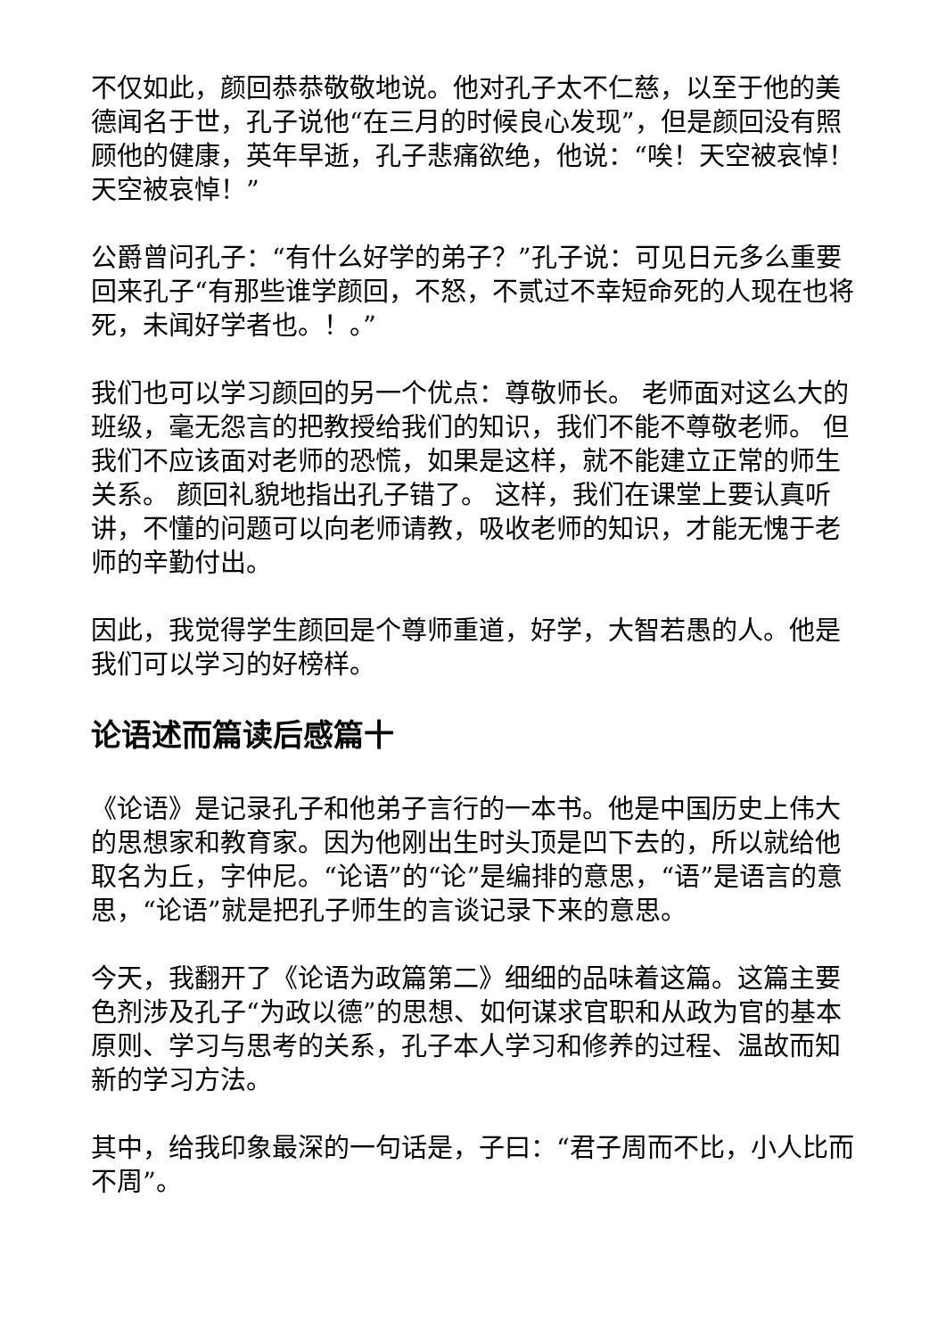不仅如此，颜回恭恭敬敬地说。他对孔子太不仁慈，以至于他的美德闻名于世，孔子说他“在三月的时候良心发现”，但是颜回没有照顾他的健康，英年早逝，孔子悲痛欲绝，他说：“唉！天空被哀悼！天空被哀悼！”
公爵曾问孔子：“有什么好学的弟子？”孔子说：可见日元多么重要回来孔子“有那些谁学颜回，不怒，不贰过不幸短命死的人现在也将死，未闻好学者也。！。”
我们也可以学习颜回的另一个优点：尊敬师长。 老师面对这么大的班级，毫无怨言的把教授给我们的知识，我们不能不尊敬老师。 但我们不应该面对老师的恐慌，如果是这样，就不能建立正常的师生关系。 颜回礼貌地指出孔子错了。 这样，我们在课堂上要认真听讲，不懂的问题可以向老师请教，吸收老师的知识，才能无愧于老师的辛勤付出。
因此，我觉得学生颜回是个尊师重道，好学，大智若愚的人。他是我们可以学习的好榜样。
论语述而篇读后感篇十
《论语》是记录孔子和他弟子言行的一本书。他是中国历史上伟大的思想家和教育家。因为他刚出生时头顶是凹下去的，所以就给他取名为丘，字仲尼。“论语”的“论”是编排的意思，“语”是语言的意思，“论语”就是把孔子师生的言谈记录下来的意思。
今天，我翻开了《论语为政篇第二》细细的品味着这篇。这篇主要色剂涉及孔子“为政以德”的思想、如何谋求官职和从政为官的基本原则、学习与思考的关系，孔子本人学习和修养的过程、温故而知新的学习方法。
其中，给我印象最深的一句话是，子曰：“君子周而不比，小人比而不周”。